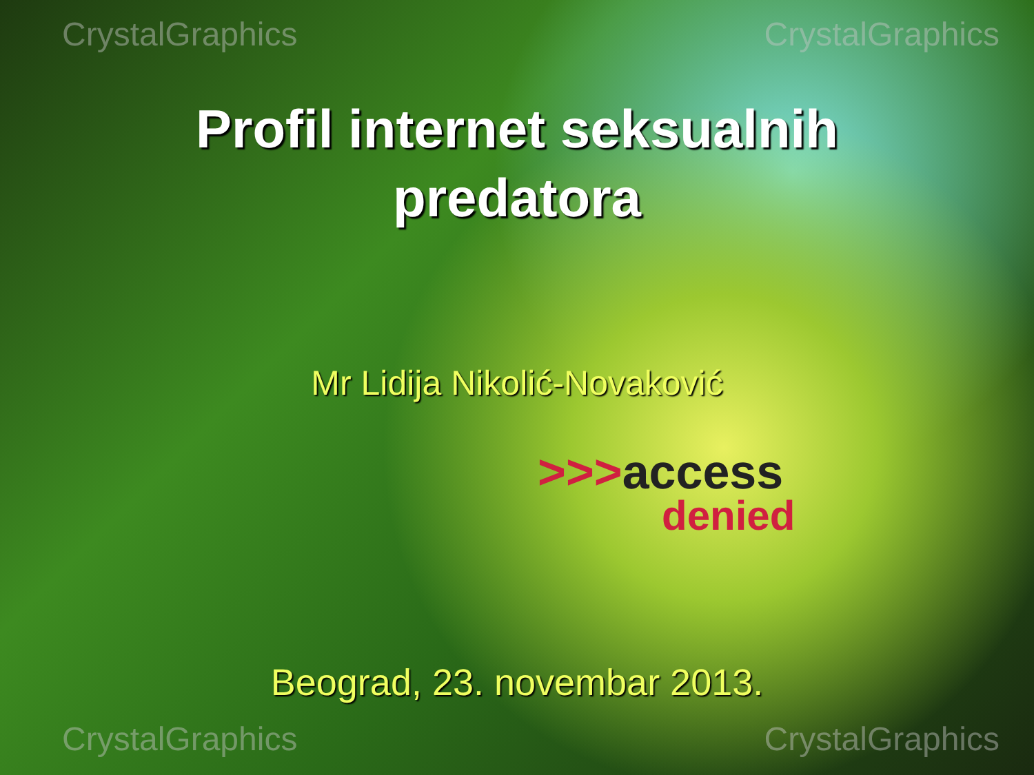CrystalGraphics CrystalGraphics
Profil internet seksualnih
predatora
Mr Lidija Nikolić-Novaković
>>>access
denied
Beograd, 23. novembar 2013.
CrystalGraphics CrystalGraphics